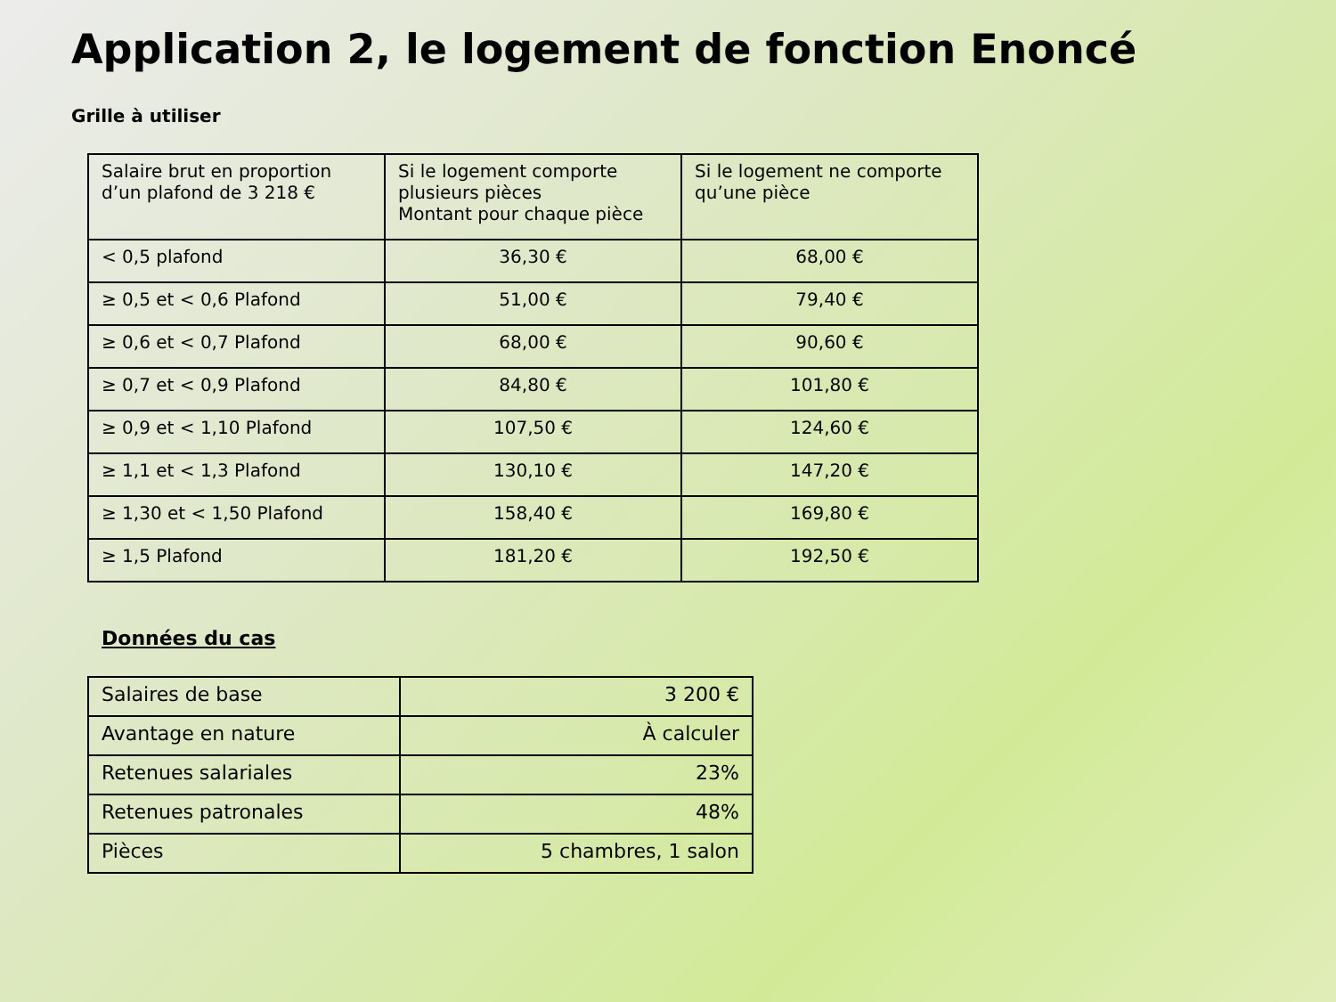Application 2, le logement de fonction Enoncé
Grille à utiliser
| Salaire brut en proportion d’un plafond de 3 218 € | Si le logement comporte plusieurs pièces Montant pour chaque pièce | Si le logement ne comporte qu’une pièce |
| < 0,5 plafond | 36,30 € | 68,00 € |
| ≥ 0,5 et < 0,6 Plafond | 51,00 € | 79,40 € |
| ≥ 0,6 et < 0,7 Plafond | 68,00 € | 90,60 € |
| ≥ 0,7 et < 0,9 Plafond | 84,80 € | 101,80 € |
| ≥ 0,9 et < 1,10 Plafond | 107,50 € | 124,60 € |
| ≥ 1,1 et < 1,3 Plafond | 130,10 € | 147,20 € |
| ≥ 1,30 et < 1,50 Plafond | 158,40 € | 169,80 € |
| ≥ 1,5 Plafond | 181,20 € | 192,50 € |
Données du cas
| Salaires de base | 3 200 € |
| Avantage en nature | À calculer |
| Retenues salariales | 23% |
| Retenues patronales | 48% |
| Pièces | 5 chambres, 1 salon |